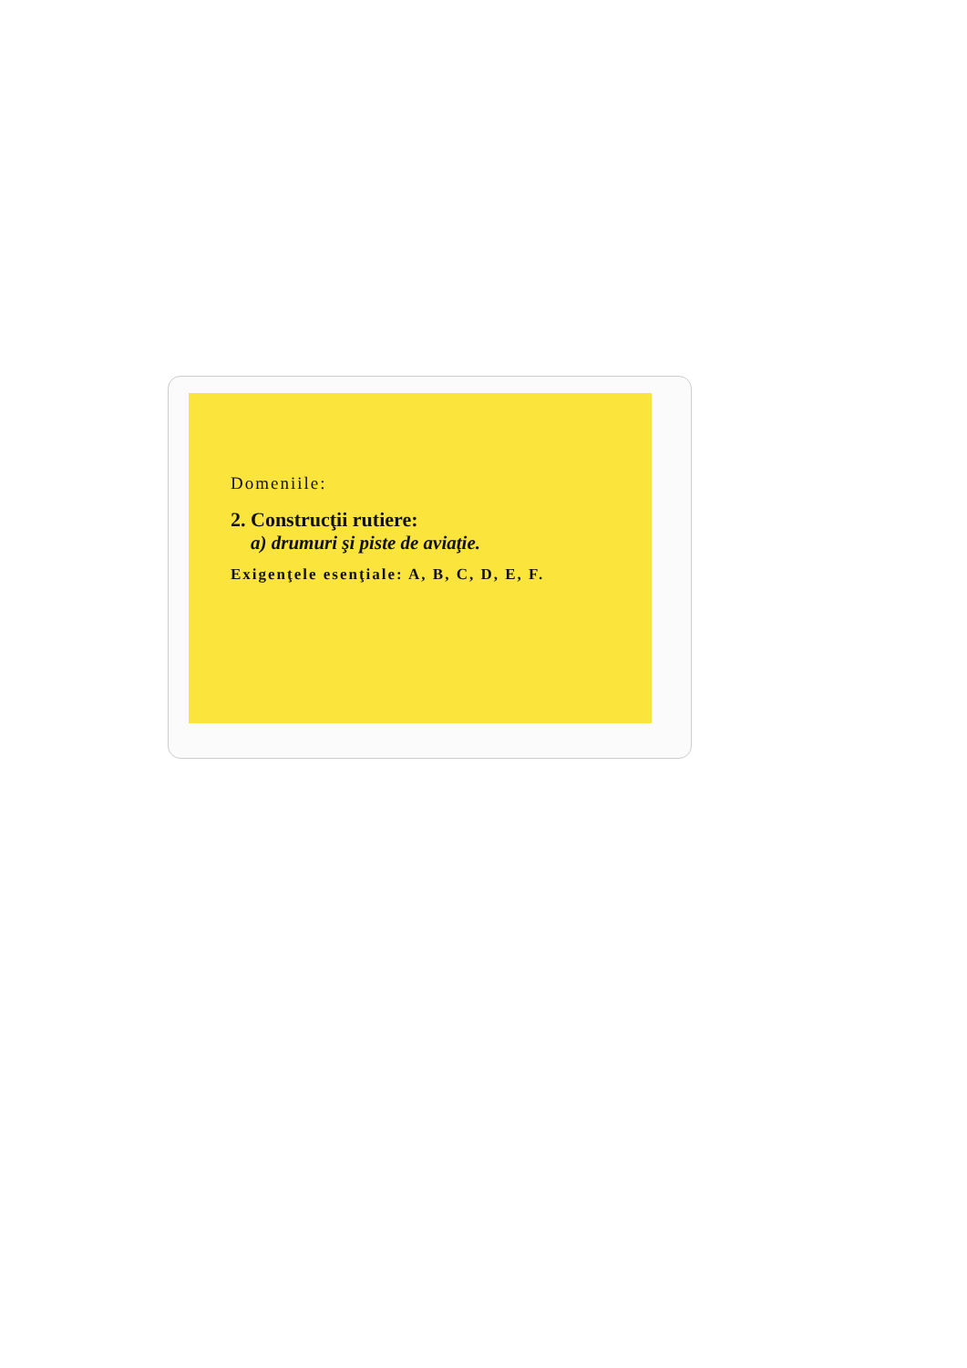Domeniile:
2. Construcţii rutiere:
a) drumuri şi piste de aviaţie.
Exigenţele esenţiale: A, B, C, D, E, F.